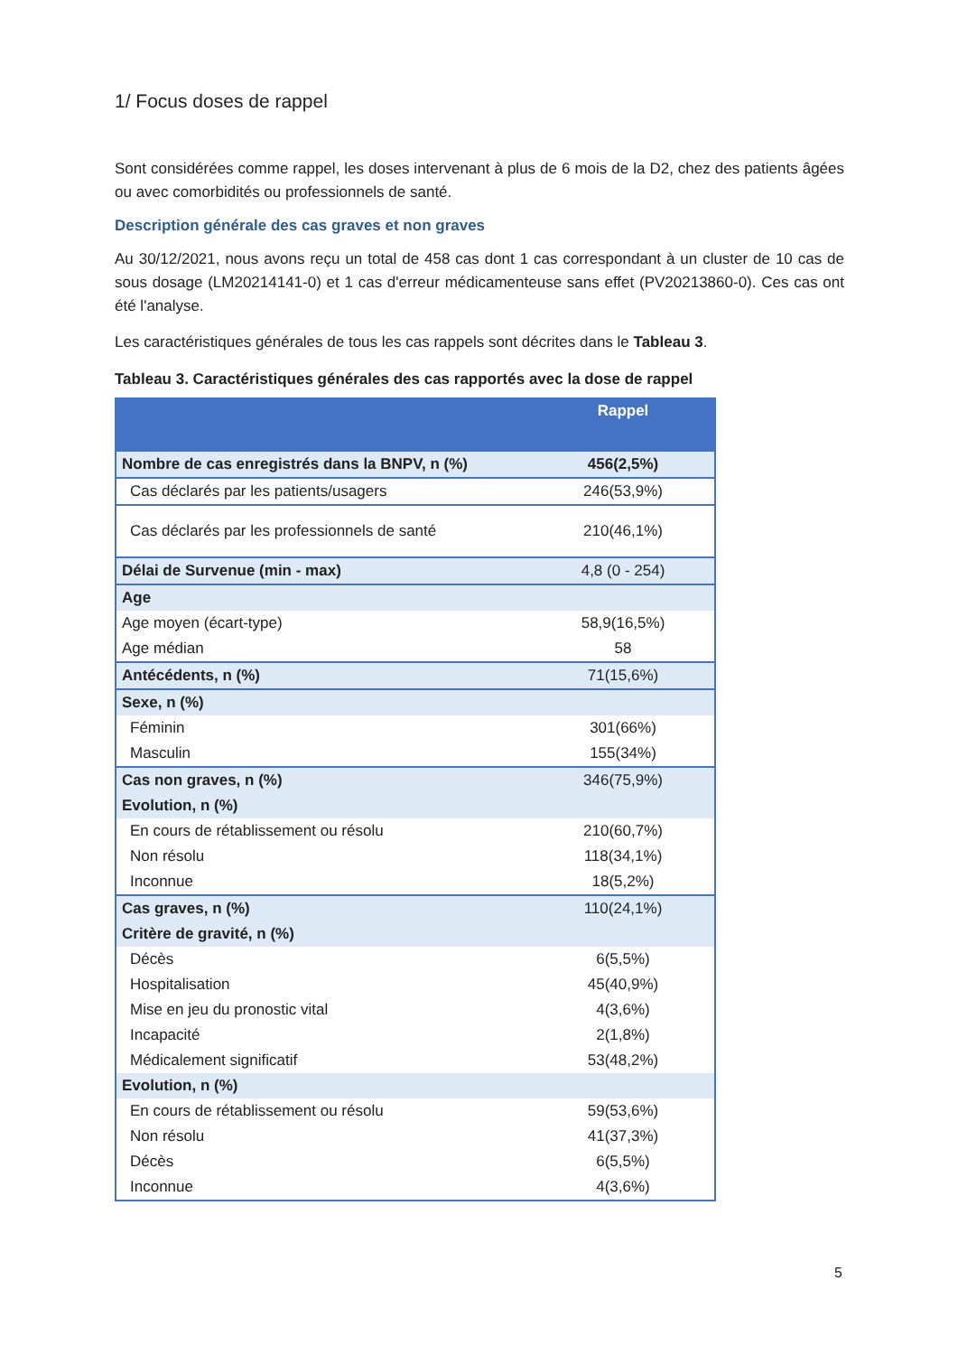1/ Focus doses de rappel
Sont considérées comme rappel, les doses intervenant à plus de 6 mois de la D2, chez des patients âgées ou avec comorbidités ou professionnels de santé.
Description générale des cas graves et non graves
Au 30/12/2021, nous avons reçu un total de 458 cas dont 1 cas correspondant à un cluster de 10 cas de sous dosage (LM20214141-0) et 1 cas d'erreur médicamenteuse sans effet (PV20213860-0). Ces cas ont été l'analyse.
Les caractéristiques générales de tous les cas rappels sont décrites dans le Tableau 3.
Tableau 3. Caractéristiques générales des cas rapportés avec la dose de rappel
| | Rappel |
| --- | --- |
| Nombre de cas enregistrés dans la BNPV, n (%) | 456(2,5%) |
| Cas déclarés par les patients/usagers | 246(53,9%) |
| Cas déclarés par les professionnels de santé | 210(46,1%) |
| Délai de Survenue (min - max) | 4,8 (0 - 254) |
| Age | |
| Age moyen (écart-type) | 58,9(16,5%) |
| Age médian | 58 |
| Antécédents, n (%) | 71(15,6%) |
| Sexe, n (%) | |
| Féminin | 301(66%) |
| Masculin | 155(34%) |
| Cas non graves, n (%) | 346(75,9%) |
| Evolution, n (%) | |
| En cours de rétablissement ou résolu | 210(60,7%) |
| Non résolu | 118(34,1%) |
| Inconnue | 18(5,2%) |
| Cas graves, n (%) | 110(24,1%) |
| Critère de gravité, n (%) | |
| Décès | 6(5,5%) |
| Hospitalisation | 45(40,9%) |
| Mise en jeu du pronostic vital | 4(3,6%) |
| Incapacité | 2(1,8%) |
| Médicalement significatif | 53(48,2%) |
| Evolution, n (%) | |
| En cours de rétablissement ou résolu | 59(53,6%) |
| Non résolu | 41(37,3%) |
| Décès | 6(5,5%) |
| Inconnue | 4(3,6%) |
5